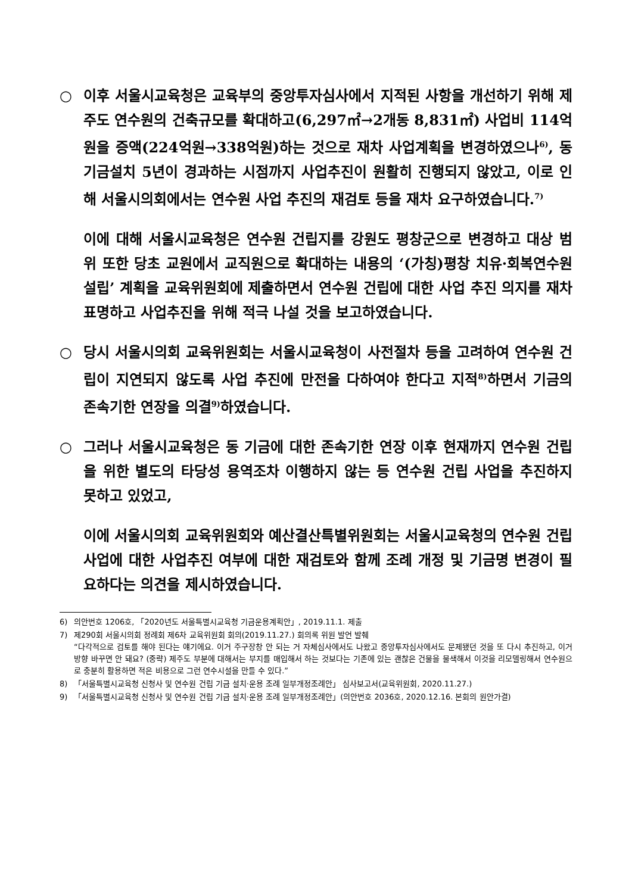○ 이후 서울시교육청은 교육부의 중앙투자심사에서 지적된 사항을 개선하기 위해 제주도 연수원의 건축규모를 확대하고(6,297㎡→2개동 8,831㎡) 사업비 114억원을 증액(224억원→338억원)하는 것으로 재차 사업계획을 변경하였으나<sup>6)</sup>, 동 기금설치 5년이 경과하는 시점까지 사업추진이 원활히 진행되지 않았고, 이로 인해 서울시의회에서는 연수원 사업 추진의 재검토 등을 재차 요구하였습니다.<sup>7)</sup>
○ 이에 대해 서울시교육청은 연수원 건립지를 강원도 평창군으로 변경하고 대상 범위 또한 당초 교원에서 교직원으로 확대하는 내용의 ‘(가칭)평창 치유·회복연수원 설립’ 계획을 교육위원회에 제출하면서 연수원 건립에 대한 사업 추진 의지를 재차 표명하고 사업추진을 위해 적극 나설 것을 보고하였습니다.
○ 당시 서울시의회 교육위원회는 서울시교육청이 사전절차 등을 고려하여 연수원 건립이 지연되지 않도록 사업 추진에 만전을 다하여야 한다고 지적<sup>8)</sup>하면서 기금의 존속기한 연장을 의결<sup>9)</sup>하였습니다.
○ 그러나 서울시교육청은 동 기금에 대한 존속기한 연장 이후 현재까지 연수원 건립을 위한 별도의 타당성 용역조차 이행하지 않는 등 연수원 건립 사업을 추진하지 못하고 있었고,
○ 이에 서울시의회 교육위원회와 예산결산특별위원회는 서울시교육청의 연수원 건립 사업에 대한 사업추진 여부에 대한 재검토와 함께 조례 개정 및 기금명 변경이 필요하다는 의견을 제시하였습니다.
6) 의안번호 1206호, 「2020년도 서울특별시교육청 기금운용계획안」, 2019.11.1. 제출
7) 제290회 서울시의회 정례회 제6차 교육위원회 회의(2019.11.27.) 회의록 위원 발언 발췌
“다각적으로 검토를 해야 된다는 얘기에요. 이거 주구장창 안 되는 거 자체심사에서도 나왔고 중앙투자심사에서도 문제됐던 것을 또 다시 추진하고, 이거 방향 바꾸면 안 돼요? (중략) 제주도 부분에 대해서는 부지를 매입해서 하는 것보다는 기존에 있는 괜찮은 건물을 물색해서 이것을 리모델링해서 연수원으로 충분히 활용하면 적은 비용으로 그런 연수시설을 만들 수 있다.”
8) 「서울특별시교육청 신청사 및 연수원 건립 기금 설치·운용 조례 일부개정조례안」 심사보고서(교육위원회, 2020.11.27.)
9) 「서울특별시교육청 신청사 및 연수원 건립 기금 설치·운용 조례 일부개정조례안」(의안번호 2036호, 2020.12.16. 본회의 원안가결)